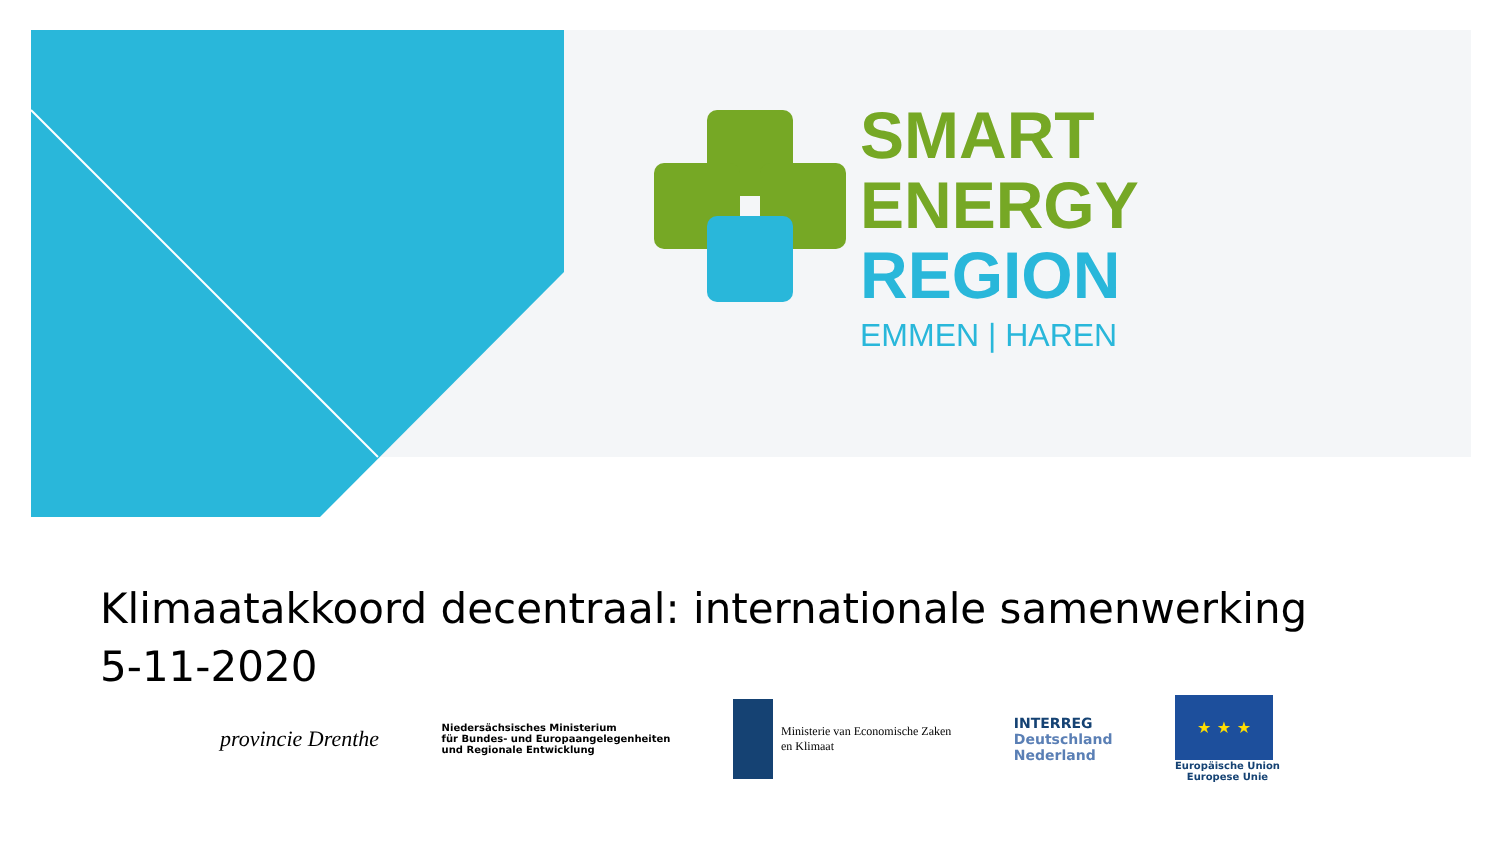SMART
ENERGY
REGION
EMMEN | HAREN
Klimaatakkoord decentraal: internationale samenwerking
5-11-2020
provincie Drenthe
Niedersächsisches Ministerium
für Bundes- und Europaangelegenheiten
und Regionale Entwicklung
Ministerie van Economische Zaken
en Klimaat
INTERREG
Deutschland
Nederland
★ ★ ★
Europäische Union
Europese Unie